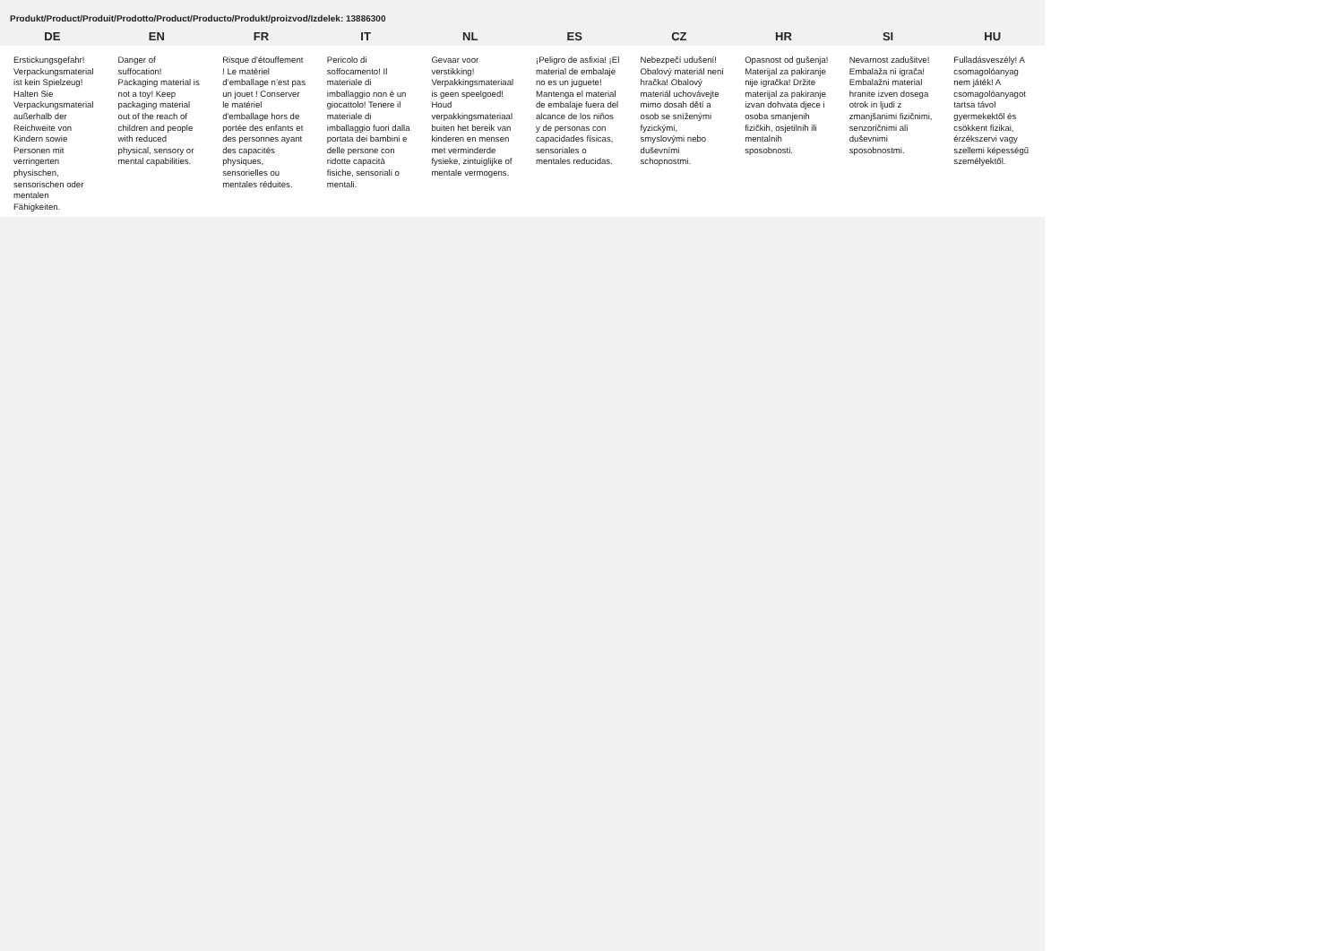Produkt/Product/Produit/Prodotto/Product/Producto/Produkt/proizvod/Izdelek: 13886300
| DE | EN | FR | IT | NL | ES | CZ | HR | SI | HU |
| --- | --- | --- | --- | --- | --- | --- | --- | --- | --- |
| Erstickungsgefahr! Verpackungsmaterial ist kein Spielzeug! Halten Sie Verpackungsmaterial außerhalb der Reichweite von Kindern sowie Personen mit verringerten physischen, sensorischen oder mentalen Fähigkeiten. | Danger of suffocation! Packaging material is not a toy! Keep packaging material out of the reach of children and people with reduced physical, sensory or mental capabilities. | Risque d'étouffement ! Le matériel d’emballage n’est pas un jouet ! Conserver le matériel d'emballage hors de portée des enfants et des personnes ayant des capacités physiques, sensorielles ou mentales réduites. | Pericolo di soffocamento! Il materiale di imballaggio non è un giocattolo! Tenere il materiale di imballaggio fuori dalla portata dei bambini e delle persone con ridotte capacità fisiche, sensoriali o mentali. | Gevaar voor verstikking! Verpakkingsmateriaal is geen speelgoed! Houd verpakkingsmateriaal buiten het bereik van kinderen en mensen met verminderde fysieke, zintuiglijke of mentale vermogens. | ¡Peligro de asfixia! ¡El material de embalaje no es un juguete! Mantenga el material de embalaje fuera del alcance de los niños y de personas con capacidades físicas, sensoriales o mentales reducidas. | Nebezpečí udušení! Obalový materiál není hračka! Obalový materiál uchovávejte mimo dosah dětí a osob se sníženými fyzickými, smyslovými nebo duševními schopnostmi. | Opasnost od gušenja! Materijal za pakiranje nije igračka! Držite materijal za pakiranje izvan dohvata djece i osoba smanjenih fizičkih, osjetilnih ili mentalnih sposobnosti. | Nevarnost zadušitve! Embalaža ni igrača! Embalažni material hranite izven dosega otrok in ljudi z zmanjšanimi fizičnimi, senzoričnimi ali duševnimi sposobnostmi. | Fulladásveszély! A csomagolóanyag nem játék! A csomagolóanyagot tartsa távol gyermekektől és csökkent fizikai, érzékszervi vagy szellemi képességű személyektől. |